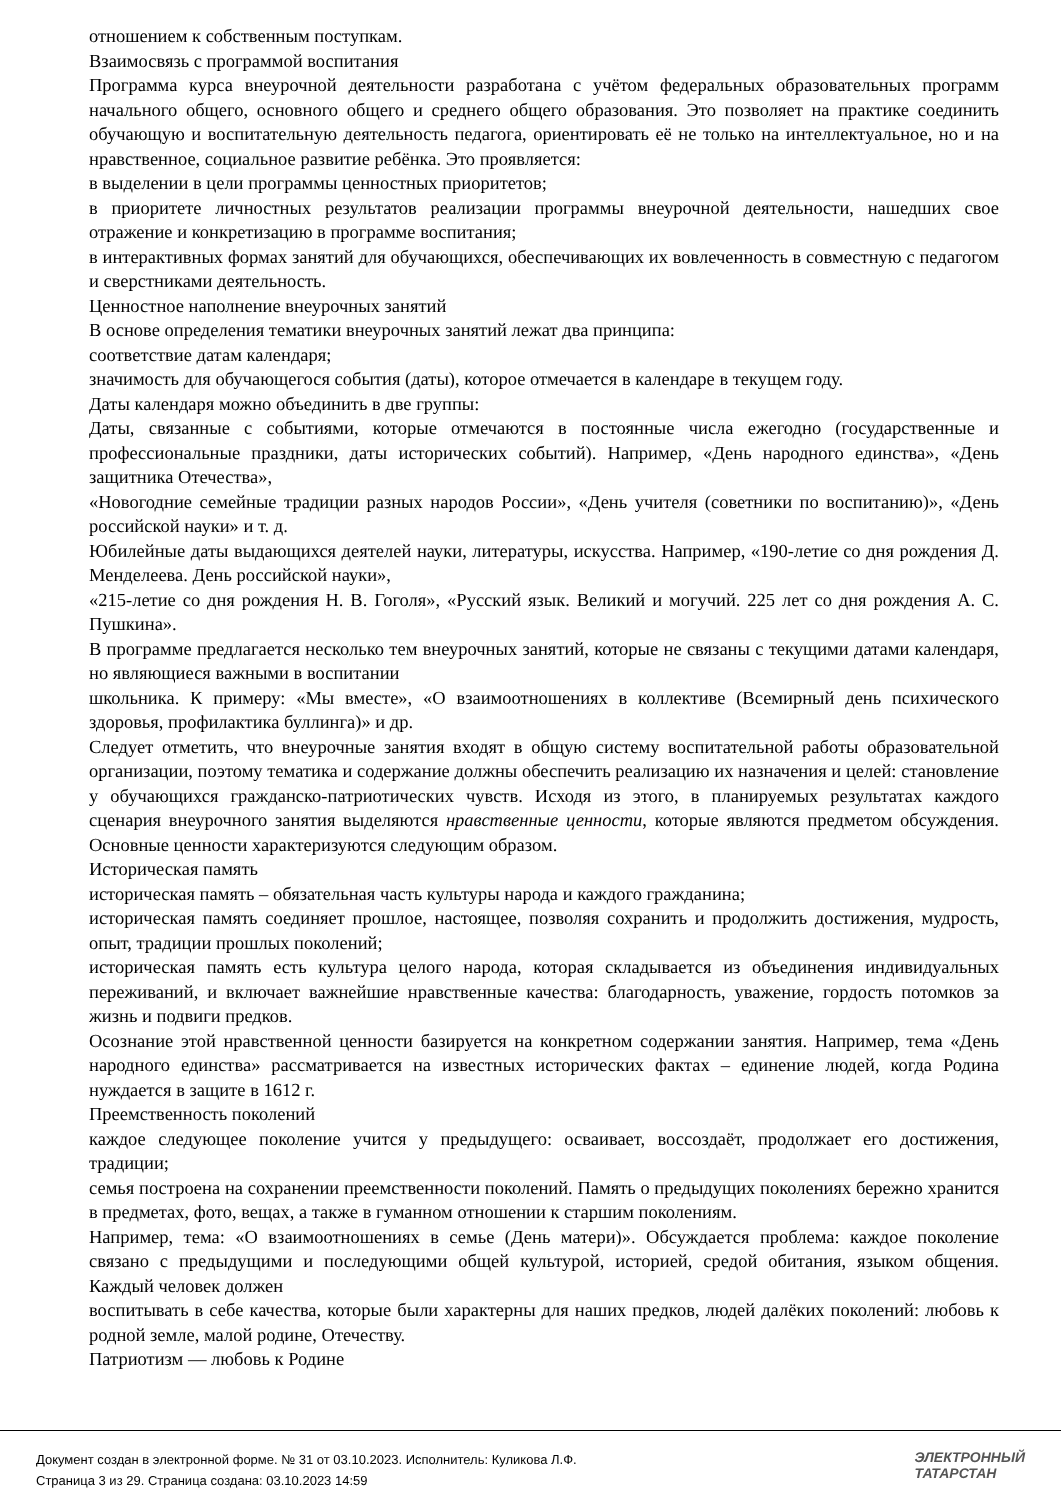отношением к собственным поступкам.
Взаимосвязь с программой воспитания
Программа курса внеурочной деятельности разработана с учётом федеральных образовательных программ начального общего, основного общего и среднего общего образования. Это позволяет на практике соединить обучающую и воспитательную деятельность педагога, ориентировать её не только на интеллектуальное, но и на нравственное, социальное развитие ребёнка. Это проявляется:
в выделении в цели программы ценностных приоритетов;
в приоритете личностных результатов реализации программы внеурочной деятельности, нашедших свое отражение и конкретизацию в программе воспитания;
в интерактивных формах занятий для обучающихся, обеспечивающих их вовлеченность в совместную с педагогом и сверстниками деятельность.
Ценностное наполнение внеурочных занятий
В основе определения тематики внеурочных занятий лежат два принципа:
соответствие датам календаря;
значимость для обучающегося события (даты), которое отмечается в календаре в текущем году.
Даты календаря можно объединить в две группы:
Даты, связанные с событиями, которые отмечаются в постоянные числа ежегодно (государственные и профессиональные праздники, даты исторических событий). Например, «День народного единства», «День защитника Отечества»,
«Новогодние семейные традиции разных народов России», «День учителя (советники по воспитанию)», «День российской науки» и т. д.
Юбилейные даты выдающихся деятелей науки, литературы, искусства. Например, «190-летие со дня рождения Д. Менделеева. День российской науки»,
«215-летие со дня рождения Н. В. Гоголя», «Русский язык. Великий и могучий. 225 лет со дня рождения А. С. Пушкина».
В программе предлагается несколько тем внеурочных занятий, которые не связаны с текущими датами календаря, но являющиеся важными в воспитании
школьника. К примеру: «Мы вместе», «О взаимоотношениях в коллективе (Всемирный день психического здоровья, профилактика буллинга)» и др.
Следует отметить, что внеурочные занятия входят в общую систему воспитательной работы образовательной организации, поэтому тематика и содержание должны обеспечить реализацию их назначения и целей: становление у обучающихся гражданско-патриотических чувств. Исходя из этого, в планируемых результатах каждого сценария внеурочного занятия выделяются нравственные ценности, которые являются предметом обсуждения. Основные ценности характеризуются следующим образом.
Историческая память
историческая память – обязательная часть культуры народа и каждого гражданина;
историческая память соединяет прошлое, настоящее, позволяя сохранить и продолжить достижения, мудрость, опыт, традиции прошлых поколений;
историческая память есть культура целого народа, которая складывается из объединения индивидуальных переживаний, и включает важнейшие нравственные качества: благодарность, уважение, гордость потомков за жизнь и подвиги предков.
Осознание этой нравственной ценности базируется на конкретном содержании занятия. Например, тема «День народного единства» рассматривается на известных исторических фактах – единение людей, когда Родина нуждается в защите в 1612 г.
Преемственность поколений
каждое следующее поколение учится у предыдущего: осваивает, воссоздаёт, продолжает его достижения, традиции;
семья построена на сохранении преемственности поколений. Память о предыдущих поколениях бережно хранится в предметах, фото, вещах, а также в гуманном отношении к старшим поколениям.
Например, тема: «О взаимоотношениях в семье (День матери)». Обсуждается проблема: каждое поколение связано с предыдущими и последующими общей культурой, историей, средой обитания, языком общения. Каждый человек должен
воспитывать в себе качества, которые были характерны для наших предков, людей далёких поколений: любовь к родной земле, малой родине, Отечеству.
Патриотизм — любовь к Родине
Документ создан в электронной форме. № 31 от 03.10.2023. Исполнитель: Куликова Л.Ф.
Страница 3 из 29. Страница создана: 03.10.2023 14:59
ЭЛЕКТРОННЫЙ
ТАТАРСТАН